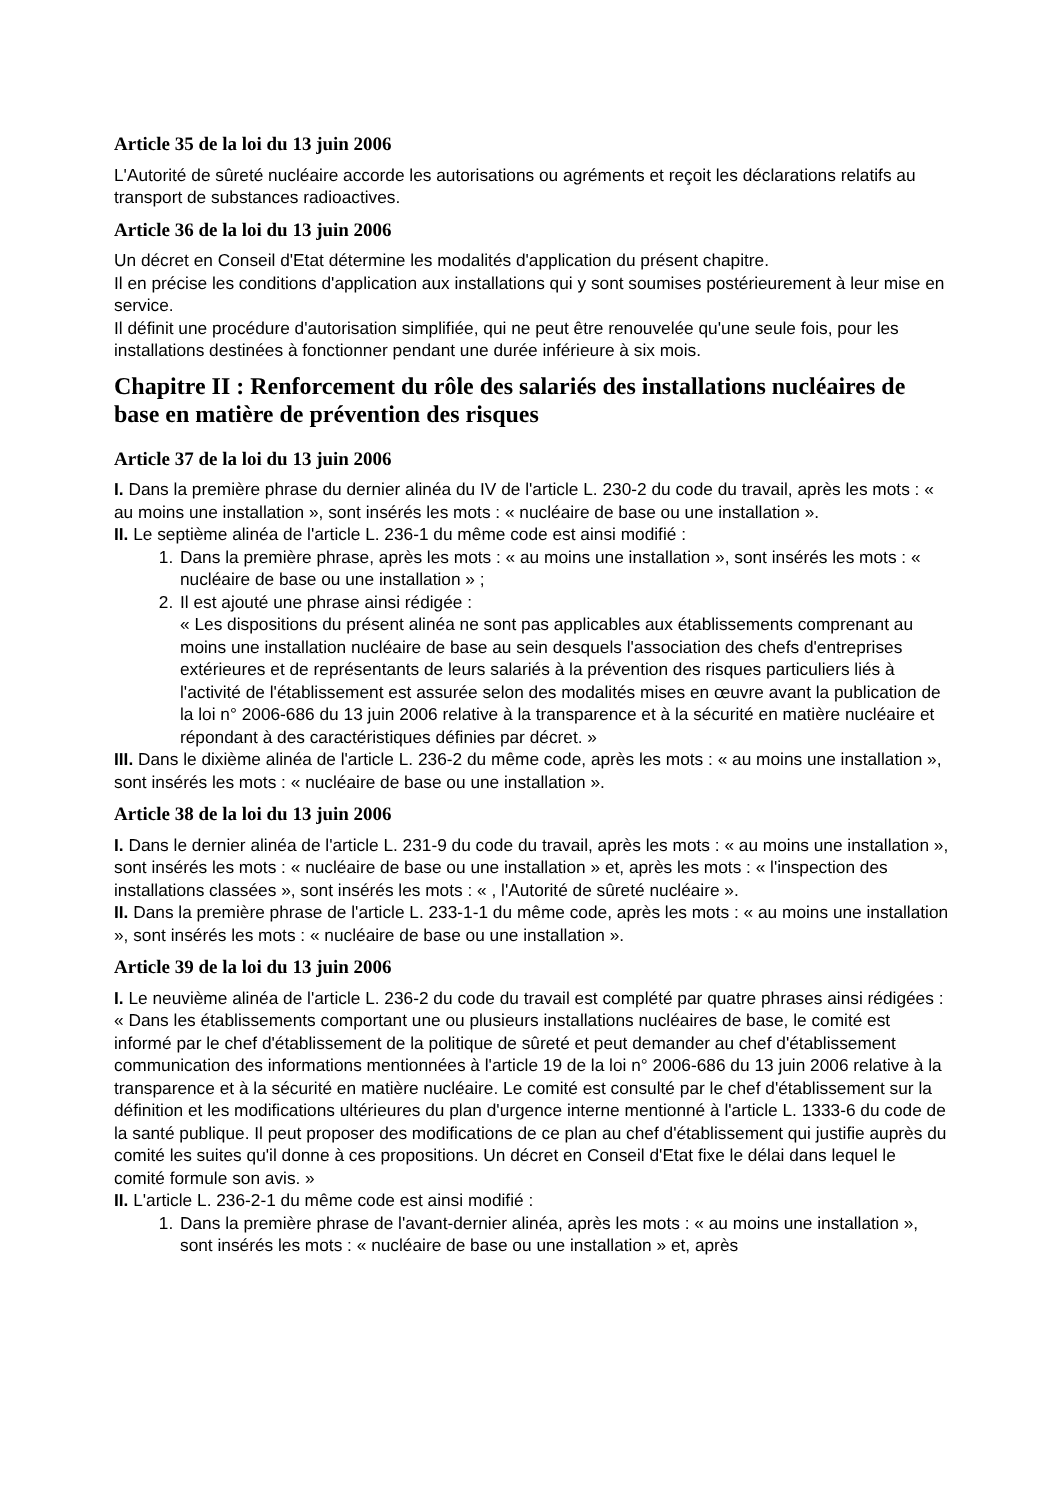Article 35 de la loi du 13 juin 2006
L'Autorité de sûreté nucléaire accorde les autorisations ou agréments et reçoit les déclarations relatifs au transport de substances radioactives.
Article 36 de la loi du 13 juin 2006
Un décret en Conseil d'Etat détermine les modalités d'application du présent chapitre.
Il en précise les conditions d'application aux installations qui y sont soumises postérieurement à leur mise en service.
Il définit une procédure d'autorisation simplifiée, qui ne peut être renouvelée qu'une seule fois, pour les installations destinées à fonctionner pendant une durée inférieure à six mois.
Chapitre II : Renforcement du rôle des salariés des installations nucléaires de base en matière de prévention des risques
Article 37 de la loi du 13 juin 2006
I. Dans la première phrase du dernier alinéa du IV de l'article L. 230-2 du code du travail, après les mots : « au moins une installation », sont insérés les mots : « nucléaire de base ou une installation ».
II. Le septième alinéa de l'article L. 236-1 du même code est ainsi modifié :
1. Dans la première phrase, après les mots : « au moins une installation », sont insérés les mots : « nucléaire de base ou une installation » ;
2. Il est ajouté une phrase ainsi rédigée :
« Les dispositions du présent alinéa ne sont pas applicables aux établissements comprenant au moins une installation nucléaire de base au sein desquels l'association des chefs d'entreprises extérieures et de représentants de leurs salariés à la prévention des risques particuliers liés à l'activité de l'établissement est assurée selon des modalités mises en œuvre avant la publication de la loi n° 2006-686 du 13 juin 2006 relative à la transparence et à la sécurité en matière nucléaire et répondant à des caractéristiques définies par décret. »
III. Dans le dixième alinéa de l'article L. 236-2 du même code, après les mots : « au moins une installation », sont insérés les mots : « nucléaire de base ou une installation ».
Article 38 de la loi du 13 juin 2006
I. Dans le dernier alinéa de l'article L. 231-9 du code du travail, après les mots : « au moins une installation », sont insérés les mots : « nucléaire de base ou une installation » et, après les mots : « l'inspection des installations classées », sont insérés les mots : « , l'Autorité de sûreté nucléaire ».
II. Dans la première phrase de l'article L. 233-1-1 du même code, après les mots : « au moins une installation », sont insérés les mots : « nucléaire de base ou une installation ».
Article 39 de la loi du 13 juin 2006
I. Le neuvième alinéa de l'article L. 236-2 du code du travail est complété par quatre phrases ainsi rédigées :
« Dans les établissements comportant une ou plusieurs installations nucléaires de base, le comité est informé par le chef d'établissement de la politique de sûreté et peut demander au chef d'établissement communication des informations mentionnées à l'article 19 de la loi n° 2006-686 du 13 juin 2006 relative à la transparence et à la sécurité en matière nucléaire. Le comité est consulté par le chef d'établissement sur la définition et les modifications ultérieures du plan d'urgence interne mentionné à l'article L. 1333-6 du code de la santé publique. Il peut proposer des modifications de ce plan au chef d'établissement qui justifie auprès du comité les suites qu'il donne à ces propositions. Un décret en Conseil d'Etat fixe le délai dans lequel le comité formule son avis. »
II. L'article L. 236-2-1 du même code est ainsi modifié :
1. Dans la première phrase de l'avant-dernier alinéa, après les mots : « au moins une installation », sont insérés les mots : « nucléaire de base ou une installation » et, après